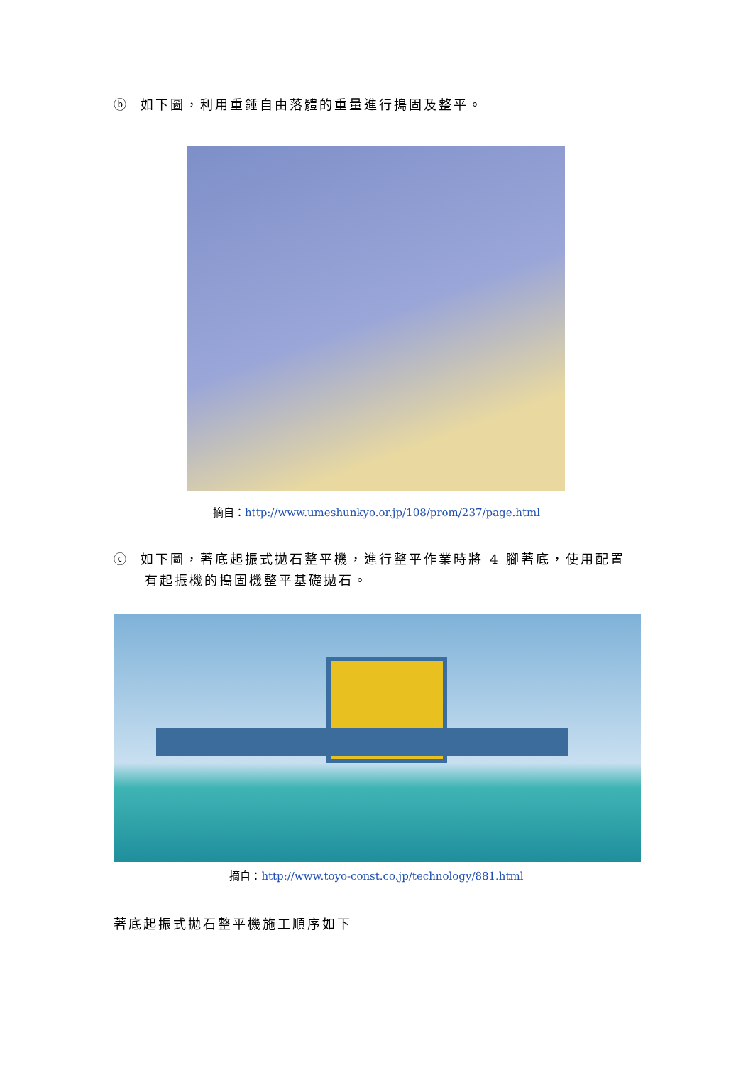ⓑ 如下圖，利用重錘自由落體的重量進行搗固及整平。
摘自：http://www.umeshunkyo.or.jp/108/prom/237/page.html
ⓒ 如下圖，著底起振式拋石整平機，進行整平作業時將 4 腳著底，使用配置
有起振機的搗固機整平基礎拋石。
摘自：http://www.toyo-const.co.jp/technology/881.html
著底起振式拋石整平機施工順序如下